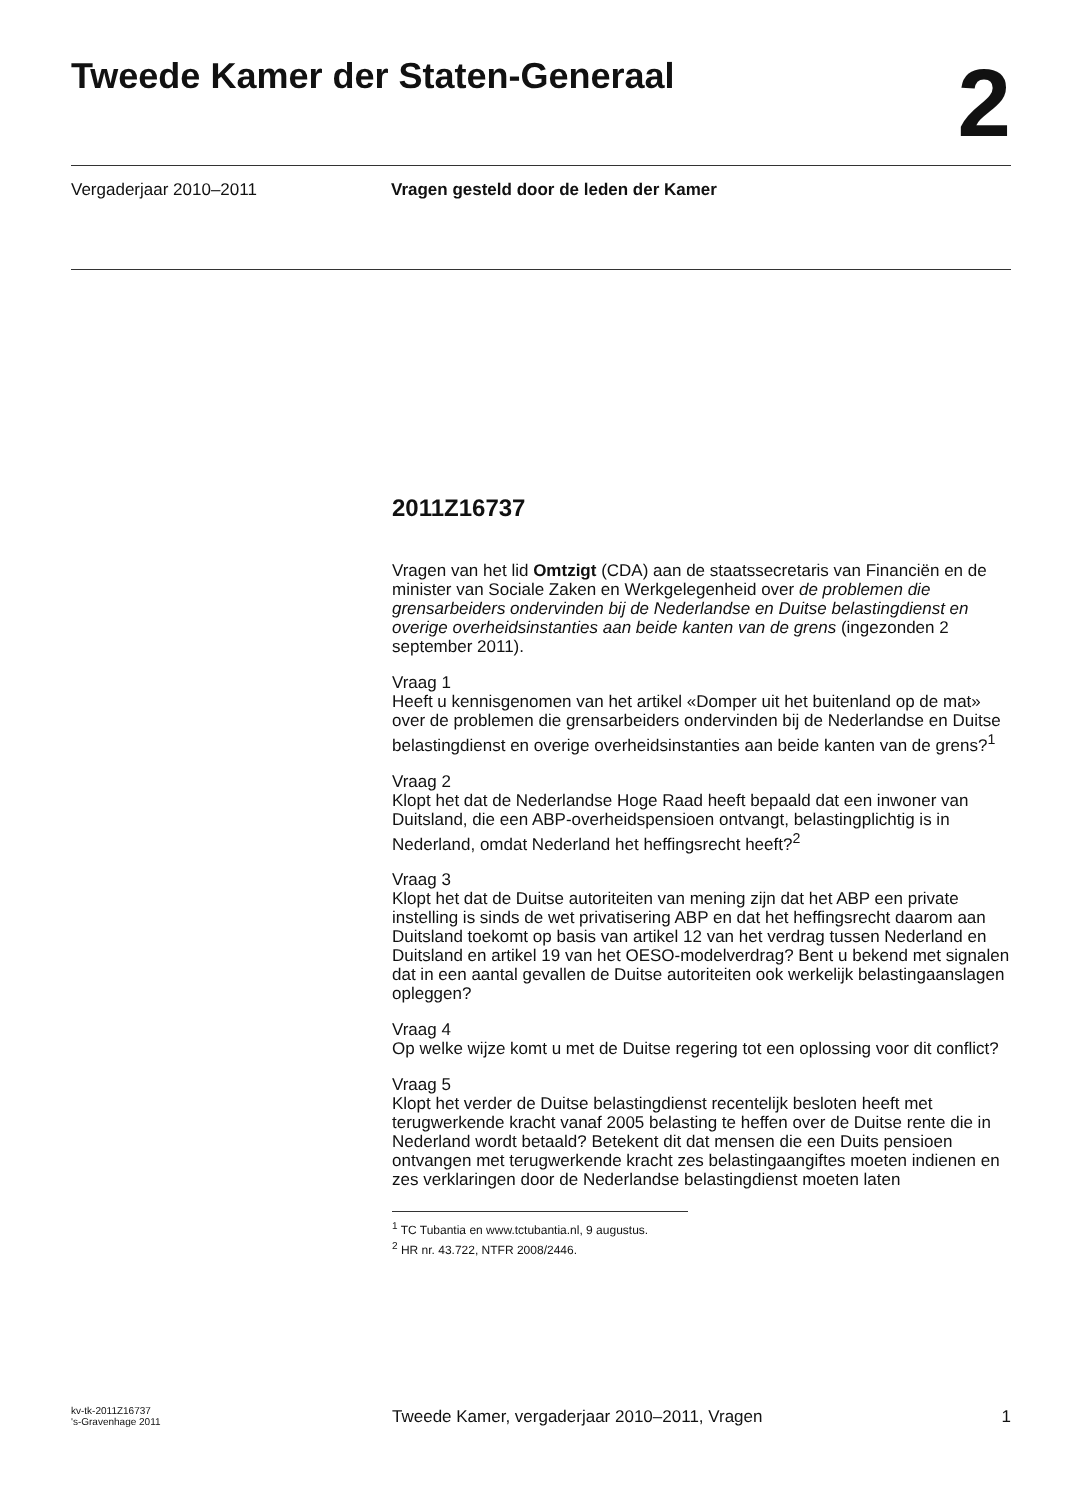Tweede Kamer der Staten-Generaal
2
Vergaderjaar 2010–2011 Vragen gesteld door de leden der Kamer
2011Z16737
Vragen van het lid Omtzigt (CDA) aan de staatssecretaris van Financiën en de minister van Sociale Zaken en Werkgelegenheid over de problemen die grensarbeiders ondervinden bij de Nederlandse en Duitse belastingdienst en overige overheidsinstanties aan beide kanten van de grens (ingezonden 2 september 2011).
Vraag 1
Heeft u kennisgenomen van het artikel «Domper uit het buitenland op de mat» over de problemen die grensarbeiders ondervinden bij de Nederlandse en Duitse belastingdienst en overige overheidsinstanties aan beide kanten van de grens?<sup>1</sup>
Vraag 2
Klopt het dat de Nederlandse Hoge Raad heeft bepaald dat een inwoner van Duitsland, die een ABP-overheidspensioen ontvangt, belastingplichtig is in Nederland, omdat Nederland het heffingsrecht heeft?<sup>2</sup>
Vraag 3
Klopt het dat de Duitse autoriteiten van mening zijn dat het ABP een private instelling is sinds de wet privatisering ABP en dat het heffingsrecht daarom aan Duitsland toekomt op basis van artikel 12 van het verdrag tussen Nederland en Duitsland en artikel 19 van het OESO-modelverdrag? Bent u bekend met signalen dat in een aantal gevallen de Duitse autoriteiten ook werkelijk belastingaanslagen opleggen?
Vraag 4
Op welke wijze komt u met de Duitse regering tot een oplossing voor dit conflict?
Vraag 5
Klopt het verder de Duitse belastingdienst recentelijk besloten heeft met terugwerkende kracht vanaf 2005 belasting te heffen over de Duitse rente die in Nederland wordt betaald? Betekent dit dat mensen die een Duits pensioen ontvangen met terugwerkende kracht zes belastingaangiftes moeten indienen en zes verklaringen door de Nederlandse belastingdienst moeten laten
<sup>1</sup> TC Tubantia en www.tctubantia.nl, 9 augustus.
<sup>2</sup> HR nr. 43.722, NTFR 2008/2446.
kv-tk-2011Z16737
's-Gravenhage 2011
Tweede Kamer, vergaderjaar 2010–2011, Vragen
1